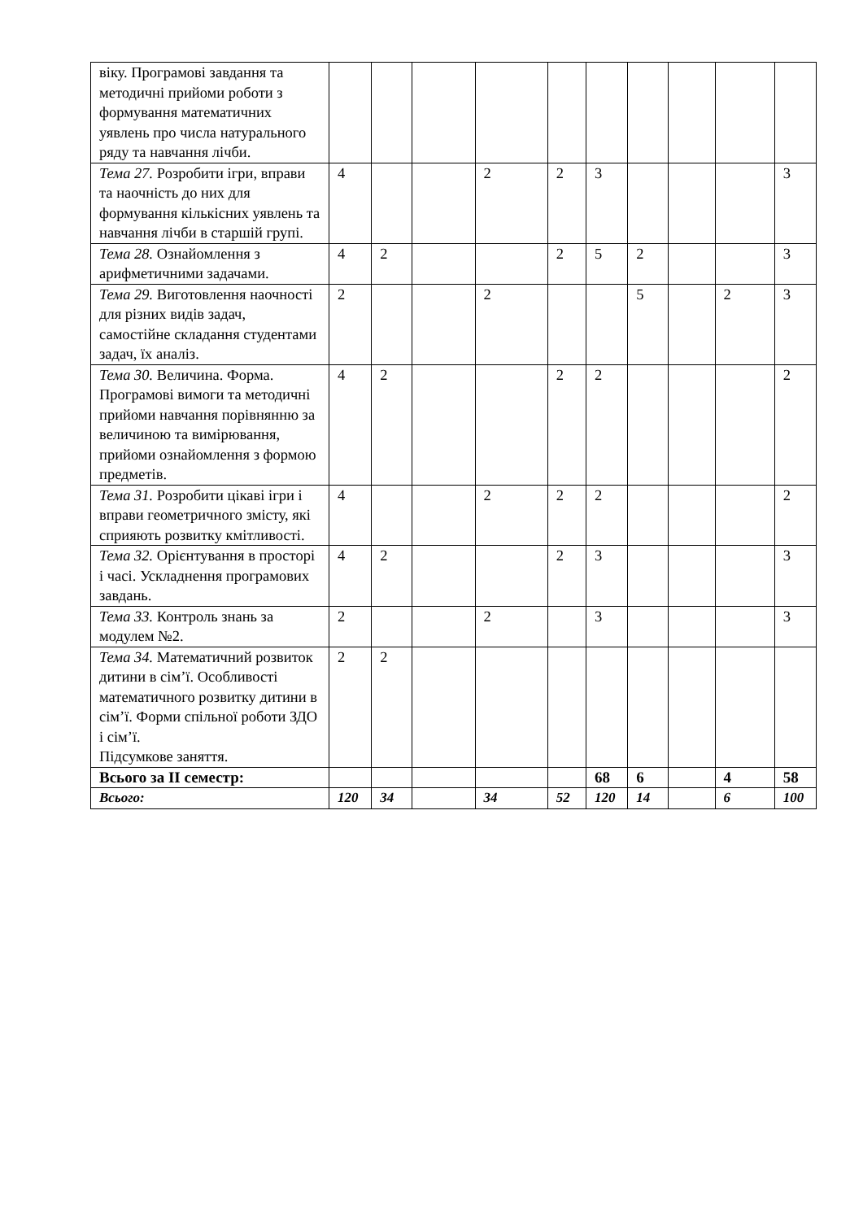| віку. Програмові завдання та методичні прийоми роботи з формування математичних уявлень про числа натурального ряду та навчання лічби. | | | | | | | | | | |
| Тема 27. Розробити ігри, вправи та наочність до них для формування кількісних уявлень та навчання лічби в старшій групі. | 4 | | | 2 | 2 | 3 | | | | 3 |
| Тема 28. Ознайомлення з арифметичними задачами. | 4 | 2 | | | 2 | 5 | 2 | | | 3 |
| Тема 29. Виготовлення наочності для різних видів задач, самостійне складання студентами задач, їх аналіз. | 2 | | | 2 | | | 5 | | 2 | 3 |
| Тема 30. Величина. Форма. Програмові вимоги та методичні прийоми навчання порівнянню за величиною та вимірювання, прийоми ознайомлення з формою предметів. | 4 | 2 | | | 2 | 2 | | | | 2 |
| Тема 31. Розробити цікаві ігри і вправи геометричного змісту, які сприяють розвитку кмітливості. | 4 | | | 2 | 2 | 2 | | | | 2 |
| Тема 32. Орієнтування в просторі і часі. Ускладнення програмових завдань. | 4 | 2 | | | 2 | 3 | | | | 3 |
| Тема 33. Контроль знань за модулем №2. | 2 | | | 2 | | 3 | | | | 3 |
| Тема 34. Математичний розвиток дитини в сім’ї. Особливості математичного розвитку дитини в сім’ї. Форми спільної роботи ЗДО і сім’ї. Підсумкове заняття. | 2 | 2 | | | | | | | | |
| Всього за ІІ семестр: | | | | | | 68 | 6 | | 4 | 58 |
| Всього: | 120 | 34 | | 34 | 52 | 120 | 14 | | 6 | 100 |